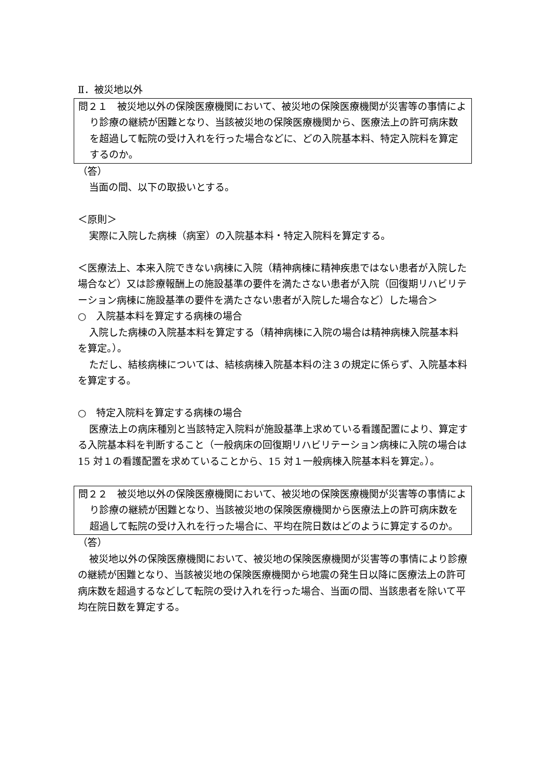Ⅱ．被災地以外
問２１　被災地以外の保険医療機関において、被災地の保険医療機関が災害等の事情により診療の継続が困難となり、当該被災地の保険医療機関から、医療法上の許可病床数を超過して転院の受け入れを行った場合などに、どの入院基本料、特定入院料を算定するのか。
（答）
当面の間、以下の取扱いとする。
＜原則＞
実際に入院した病棟（病室）の入院基本料・特定入院料を算定する。
＜医療法上、本来入院できない病棟に入院（精神病棟に精神疾患ではない患者が入院した場合など）又は診療報酬上の施設基準の要件を満たさない患者が入院（回復期リハビリテーション病棟に施設基準の要件を満たさない患者が入院した場合など）した場合＞
○　入院基本料を算定する病棟の場合
入院した病棟の入院基本料を算定する（精神病棟に入院の場合は精神病棟入院基本料を算定。）。
ただし、結核病棟については、結核病棟入院基本料の注３の規定に係らず、入院基本料を算定する。
○　特定入院料を算定する病棟の場合
医療法上の病床種別と当該特定入院料が施設基準上求めている看護配置により、算定する入院基本料を判断すること（一般病床の回復期リハビリテーション病棟に入院の場合は 15 対１の看護配置を求めていることから、15 対１一般病棟入院基本料を算定。）。
問２２　被災地以外の保険医療機関において、被災地の保険医療機関が災害等の事情により診療の継続が困難となり、当該被災地の保険医療機関から医療法上の許可病床数を超過して転院の受け入れを行った場合に、平均在院日数はどのように算定するのか。
（答）
被災地以外の保険医療機関において、被災地の保険医療機関が災害等の事情により診療の継続が困難となり、当該被災地の保険医療機関から地震の発生日以降に医療法上の許可病床数を超過するなどして転院の受け入れを行った場合、当面の間、当該患者を除いて平均在院日数を算定する。